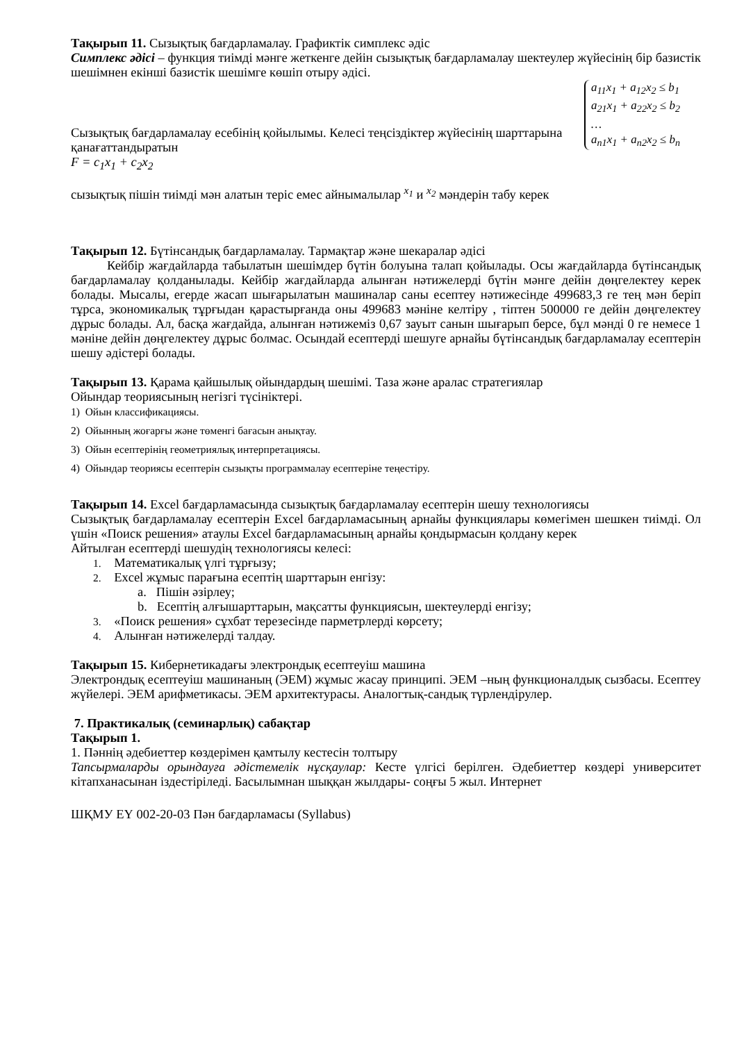Тақырып 11. Сызықтық бағдарламалау. Графиктік симплекс әдіс
Симплекс әдісі – функция тиімді мәнге жеткенге дейін сызықтық бағдарламалау шектеулер жүйесінің бір базистік шешімнен екінші базистік шешімге көшіп отыру әдісі.
a<sub>11</sub>x<sub>1</sub> + a<sub>12</sub>x<sub>2</sub> ≤ b<sub>1</sub>
a<sub>21</sub>x<sub>1</sub> + a<sub>22</sub>x<sub>2</sub> ≤ b<sub>2</sub>
…
a<sub>n1</sub>x<sub>1</sub> + a<sub>n2</sub>x<sub>2</sub> ≤ b<sub>n</sub>
Сызықтық бағдарламалау есебінің қойылымы. Келесі теңсіздіктер жүйесінің шарттарына қанағаттандыратын
F = c<sub>1</sub>x<sub>1</sub> + c<sub>2</sub>x<sub>2</sub>
сызықтық пішін тиімді мән алатын теріс емес айнымалылар <sup>x<sub>1</sub></sup> и <sup>x<sub>2</sub></sup> мәндерін табу керек
Тақырып 12. Бүтінсандық бағдарламалау. Тармақтар және шекаралар әдісі
Кейбір жағдайларда табылатын шешімдер бүтін болуына талап қойылады. Осы жағдайларда бүтінсандық бағдарламалау қолданылады. Кейбір жағдайларда алынған нәтижелерді бүтін мәнге дейін дөңгелектеу керек болады. Мысалы, егерде жасап шығарылатын машиналар саны есептеу нәтижесінде 499683,3 ге тең мән беріп тұрса, экономикалық тұрғыдан қарастырғанда оны 499683 мәніне келтіру , тіптен 500000 ге дейін дөңгелектеу дұрыс болады. Ал, басқа жағдайда, алынған нәтижеміз 0,67 зауыт санын шығарып берсе, бұл мәнді 0 ге немесе 1 мәніне дейін дөңгелектеу дұрыс болмас. Осындай есептерді шешуге арнайы бүтінсандық бағдарламалау есептерін шешу әдістері болады.
Тақырып 13. Қарама қайшылық ойындардың шешімі. Таза және аралас стратегиялар
Ойындар теориясының негізгі түсініктері.
1) Ойын классификациясы.
2) Ойынның жоғарғы және төменгі бағасын анықтау.
3) Ойын есептерінің геометриялық интерпретациясы.
4) Ойындар теориясы есептерін сызықты программалау есептеріне теңестіру.
Тақырып 14. Excel бағдарламасында сызықтық бағдарламалау есептерін шешу технологиясы
Сызықтық бағдарламалау есептерін Excel бағдарламасының арнайы функциялары көмегімен шешкен тиімді. Ол үшін «Поиск решения» атаулы Excel бағдарламасының арнайы қондырмасын қолдану керек
Айтылған есептерді шешудің технологиясы келесі:
1. Математикалық үлгі тұрғызу;
2. Excel жұмыс парағына есептің шарттарын енгізу:
a. Пішін әзірлеу;
b. Есептің алғышарттарын, мақсатты функциясын, шектеулерді енгізу;
3. «Поиск решения» сұхбат терезесінде парметрлерді көрсету;
4. Алынған нәтижелерді талдау.
Тақырып 15. Кибернетикадағы электрондық есептеуіш машина
Электрондық есептеуіш машинаның (ЭЕМ) жұмыс жасау принципі. ЭЕМ –ның функционалдық сызбасы. Есептеу жүйелері. ЭЕМ арифметикасы. ЭЕМ архитектурасы. Аналогтық-сандық түрлендірулер.
7. Практикалық (семинарлық) сабақтар
Тақырып 1.
1. Пәннің әдебиеттер көздерімен қамтылу кестесін толтыру
Тапсырмаларды орындауға әдістемелік нұсқаулар: Кесте үлгісі берілген. Әдебиеттер көздері университет кітапханасынан іздестіріледі. Басылымнан шыққан жылдары- соңғы 5 жыл. Интернет
ШҚМУ ЕҮ 002-20-03 Пән бағдарламасы (Syllabus)